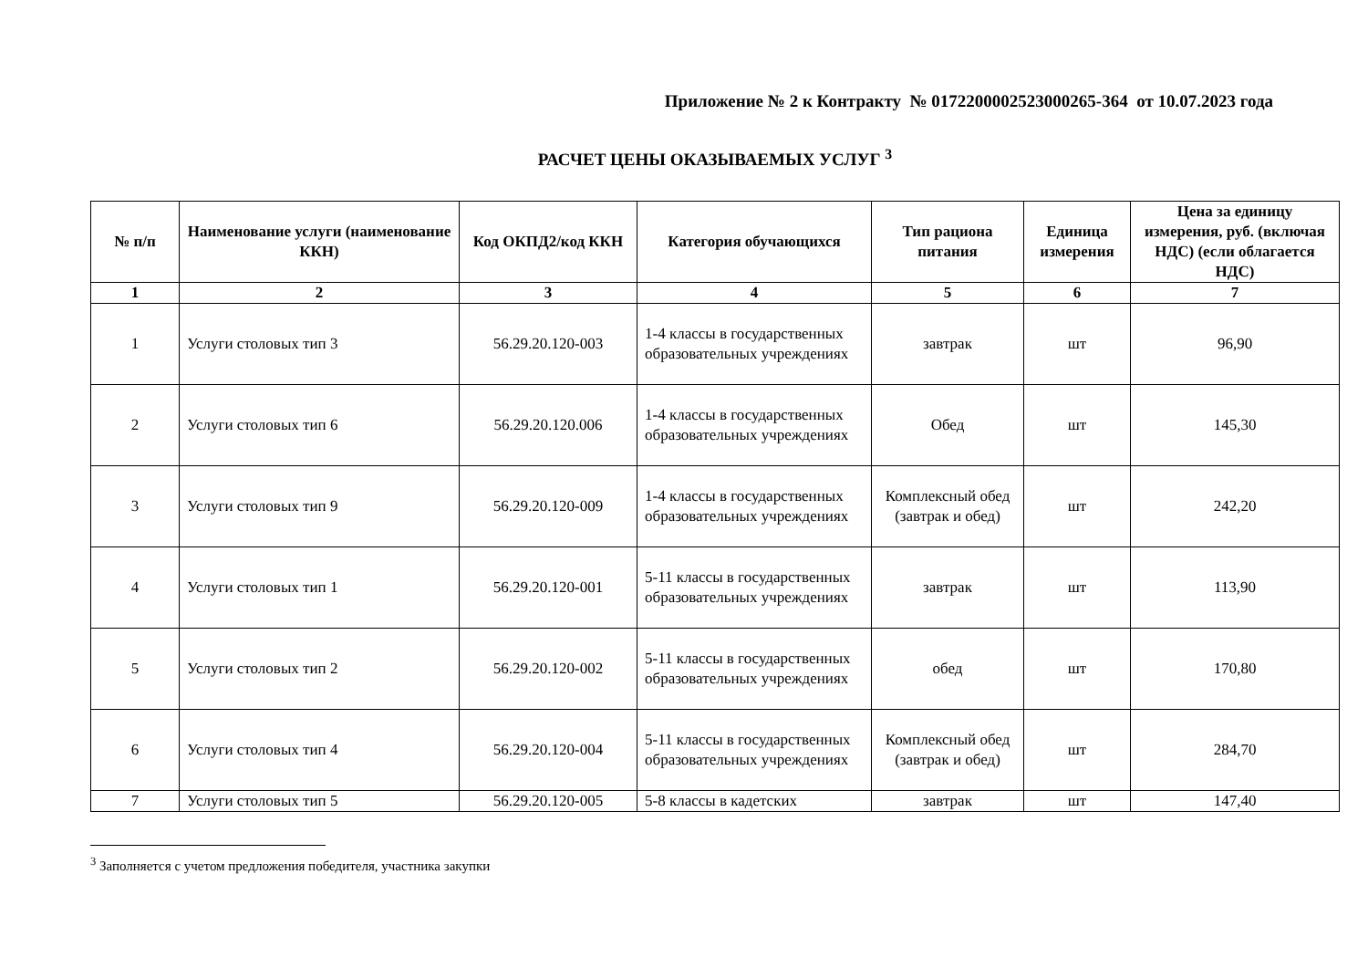Приложение № 2 к Контракту № 0172200002523000265-364 от 10.07.2023 года
РАСЧЕТ ЦЕНЫ ОКАЗЫВАЕМЫХ УСЛУГ <sup>3</sup>
| № п/п | Наименование услуги (наименование ККН) | Код ОКПД2/код ККН | Категория обучающихся | Тип рациона питания | Единица измерения | Цена за единицу измерения, руб. (включая НДС) (если облагается НДС) |
| --- | --- | --- | --- | --- | --- | --- |
| 1 | 2 | 3 | 4 | 5 | 6 | 7 |
| 1 | Услуги столовых тип 3 | 56.29.20.120-003 | 1-4 классы в государственных образовательных учреждениях | завтрак | шт | 96,90 |
| 2 | Услуги столовых тип 6 | 56.29.20.120.006 | 1-4 классы в государственных образовательных учреждениях | Обед | шт | 145,30 |
| 3 | Услуги столовых тип 9 | 56.29.20.120-009 | 1-4 классы в государственных образовательных учреждениях | Комплексный обед (завтрак и обед) | шт | 242,20 |
| 4 | Услуги столовых тип 1 | 56.29.20.120-001 | 5-11 классы в государственных образовательных учреждениях | завтрак | шт | 113,90 |
| 5 | Услуги столовых тип 2 | 56.29.20.120-002 | 5-11 классы в государственных образовательных учреждениях | обед | шт | 170,80 |
| 6 | Услуги столовых тип 4 | 56.29.20.120-004 | 5-11 классы в государственных образовательных учреждениях | Комплексный обед (завтрак и обед) | шт | 284,70 |
| 7 | Услуги столовых тип 5 | 56.29.20.120-005 | 5-8 классы в кадетских | завтрак | шт | 147,40 |
<sup>3</sup> Заполняется с учетом предложения победителя, участника закупки